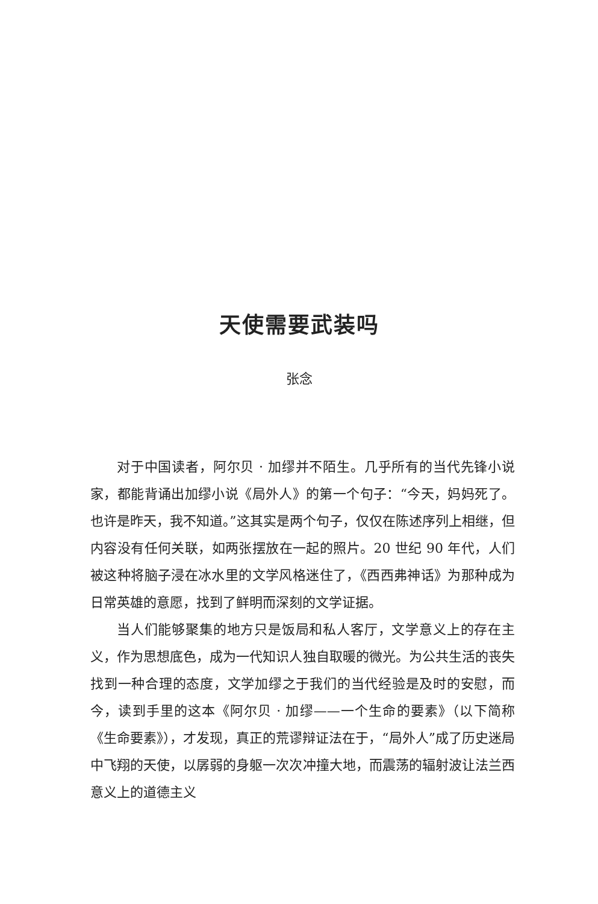天使需要武装吗
张念
对于中国读者，阿尔贝 · 加缪并不陌生。几乎所有的当代先锋小说家，都能背诵出加缪小说《局外人》的第一个句子：“今天，妈妈死了。也许是昨天，我不知道。”这其实是两个句子，仅仅在陈述序列上相继，但内容没有任何关联，如两张摆放在一起的照片。20 世纪 90 年代，人们被这种将脑子浸在冰水里的文学风格迷住了，《西西弗神话》为那种成为日常英雄的意愿，找到了鲜明而深刻的文学证据。
当人们能够聚集的地方只是饭局和私人客厅，文学意义上的存在主义，作为思想底色，成为一代知识人独自取暖的微光。为公共生活的丧失找到一种合理的态度，文学加缪之于我们的当代经验是及时的安慰，而今，读到手里的这本《阿尔贝 · 加缪——一个生命的要素》（以下简称《生命要素》），才发现，真正的荒谬辩证法在于，“局外人”成了历史迷局中飞翔的天使，以孱弱的身躯一次次冲撞大地，而震荡的辐射波让法兰西意义上的道德主义